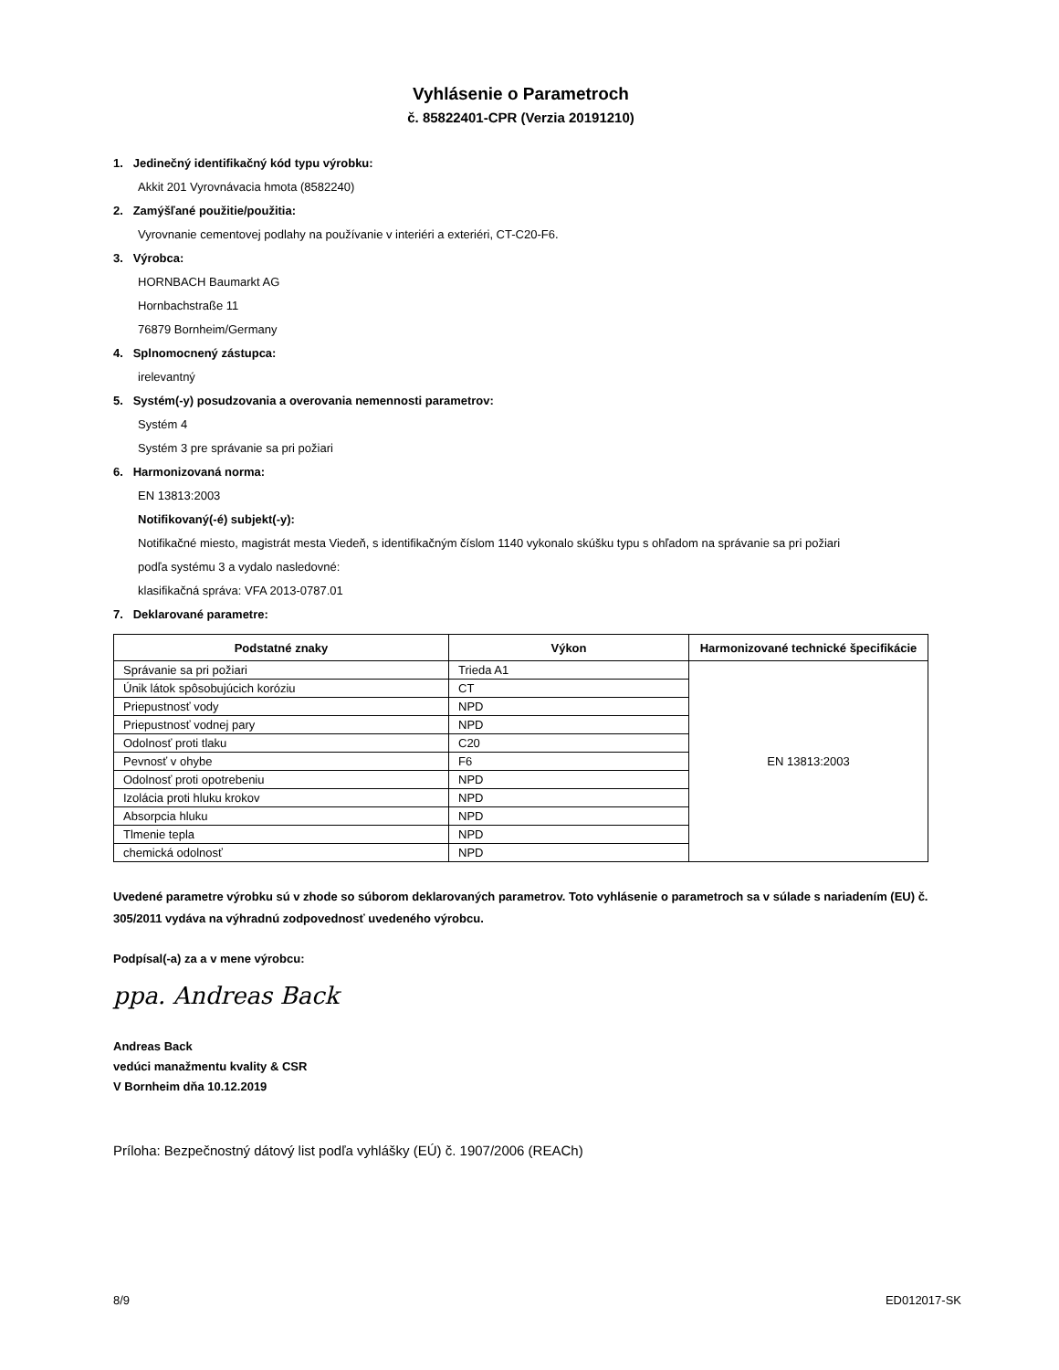Vyhlásenie o Parametroch
č. 85822401-CPR (Verzia 20191210)
1. Jedinečný identifikačný kód typu výrobku:
Akkit 201 Vyrovnávacia hmota (8582240)
2. Zamýšľané použitie/použitia:
Vyrovnanie cementovej podlahy na používanie v interiéri a exteriéri, CT-C20-F6.
3. Výrobca:
HORNBACH Baumarkt AG
Hornbachstraße 11
76879 Bornheim/Germany
4. Splnomocnený zástupca:
irelevantný
5. Systém(-y) posudzovania a overovania nemennosti parametrov:
Systém 4
Systém 3 pre správanie sa pri požiari
6. Harmonizovaná norma:
EN 13813:2003
Notifikovaný(-é) subjekt(-y):
Notifikačné miesto, magistrát mesta Viedeň, s identifikačným číslom 1140 vykonalo skúšku typu s ohľadom na správanie sa pri požiari
podľa systému 3 a vydalo nasledovné:
klasifikačná správa: VFA 2013-0787.01
7. Deklarované parametre:
| Podstatné znaky | Výkon | Harmonizované technické špecifikácie |
| --- | --- | --- |
| Správanie sa pri požiari | Trieda A1 | EN 13813:2003 |
| Únik látok spôsobujúcich koróziu | CT | |
| Priepustnosť vody | NPD | |
| Priepustnosť vodnej pary | NPD | |
| Odolnosť proti tlaku | C20 | |
| Pevnosť v ohybe | F6 | |
| Odolnosť proti opotrebeniu | NPD | |
| Izolácia proti hluku krokov | NPD | |
| Absorpcia hluku | NPD | |
| Tlmenie tepla | NPD | |
| chemická odolnosť | NPD | |
Uvedené parametre výrobku sú v zhode so súborom deklarovaných parametrov. Toto vyhlásenie o parametroch sa v súlade s nariadením (EU) č. 305/2011 vydáva na výhradnú zodpovednosť uvedeného výrobcu.
Podpísal(-a) za a v mene výrobcu:
ppa. Andreas Back
Andreas Back
vedúci manažmentu kvality & CSR
V Bornheim dňa 10.12.2019
Príloha: Bezpečnostný dátový list podľa vyhlášky (EÚ) č. 1907/2006 (REACh)
8/9 ED012017-SK